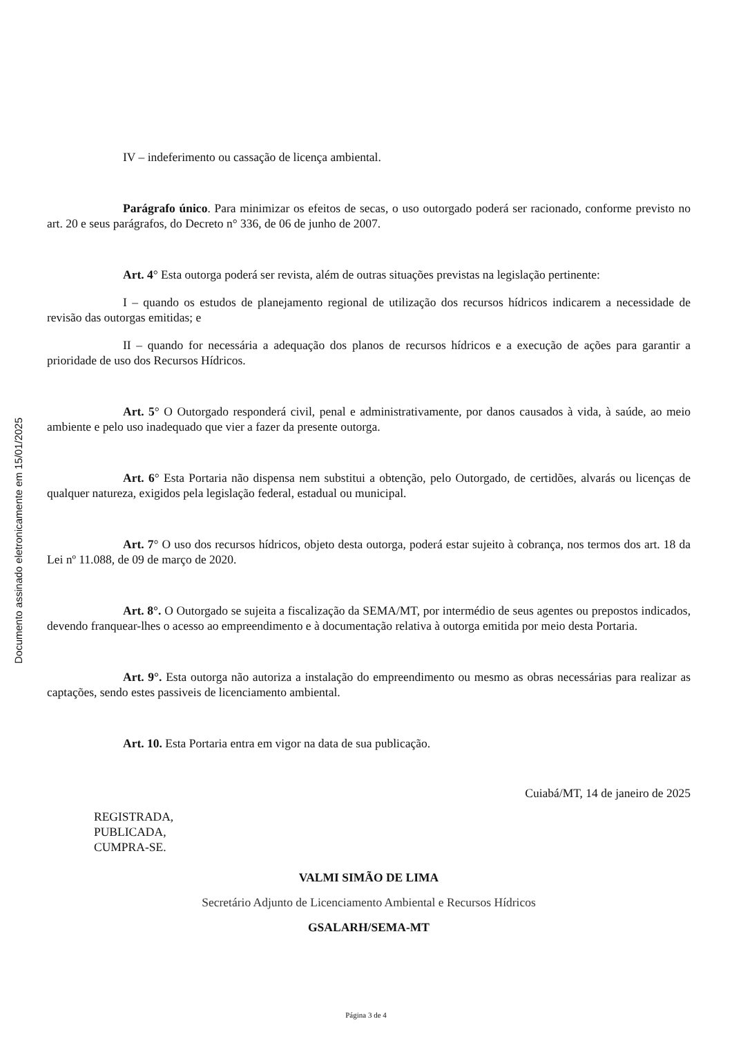Documento assinado eletronicamente em 15/01/2025
IV – indeferimento ou cassação de licença ambiental.
Parágrafo único. Para minimizar os efeitos de secas, o uso outorgado poderá ser racionado, conforme previsto no art. 20 e seus parágrafos, do Decreto n° 336, de 06 de junho de 2007.
Art. 4° Esta outorga poderá ser revista, além de outras situações previstas na legislação pertinente:
I – quando os estudos de planejamento regional de utilização dos recursos hídricos indicarem a necessidade de revisão das outorgas emitidas; e
II – quando for necessária a adequação dos planos de recursos hídricos e a execução de ações para garantir a prioridade de uso dos Recursos Hídricos.
Art. 5° O Outorgado responderá civil, penal e administrativamente, por danos causados à vida, à saúde, ao meio ambiente e pelo uso inadequado que vier a fazer da presente outorga.
Art. 6° Esta Portaria não dispensa nem substitui a obtenção, pelo Outorgado, de certidões, alvarás ou licenças de qualquer natureza, exigidos pela legislação federal, estadual ou municipal.
Art. 7° O uso dos recursos hídricos, objeto desta outorga, poderá estar sujeito à cobrança, nos termos dos art. 18 da Lei nº 11.088, de 09 de março de 2020.
Art. 8°. O Outorgado se sujeita a fiscalização da SEMA/MT, por intermédio de seus agentes ou prepostos indicados, devendo franquear-lhes o acesso ao empreendimento e à documentação relativa à outorga emitida por meio desta Portaria.
Art. 9°. Esta outorga não autoriza a instalação do empreendimento ou mesmo as obras necessárias para realizar as captações, sendo estes passiveis de licenciamento ambiental.
Art. 10. Esta Portaria entra em vigor na data de sua publicação.
Cuiabá/MT, 14 de janeiro de 2025
REGISTRADA,
PUBLICADA,
CUMPRA-SE.
VALMI SIMÃO DE LIMA
Secretário Adjunto de Licenciamento Ambiental e Recursos Hídricos
GSALARH/SEMA-MT
Página 3 de 4